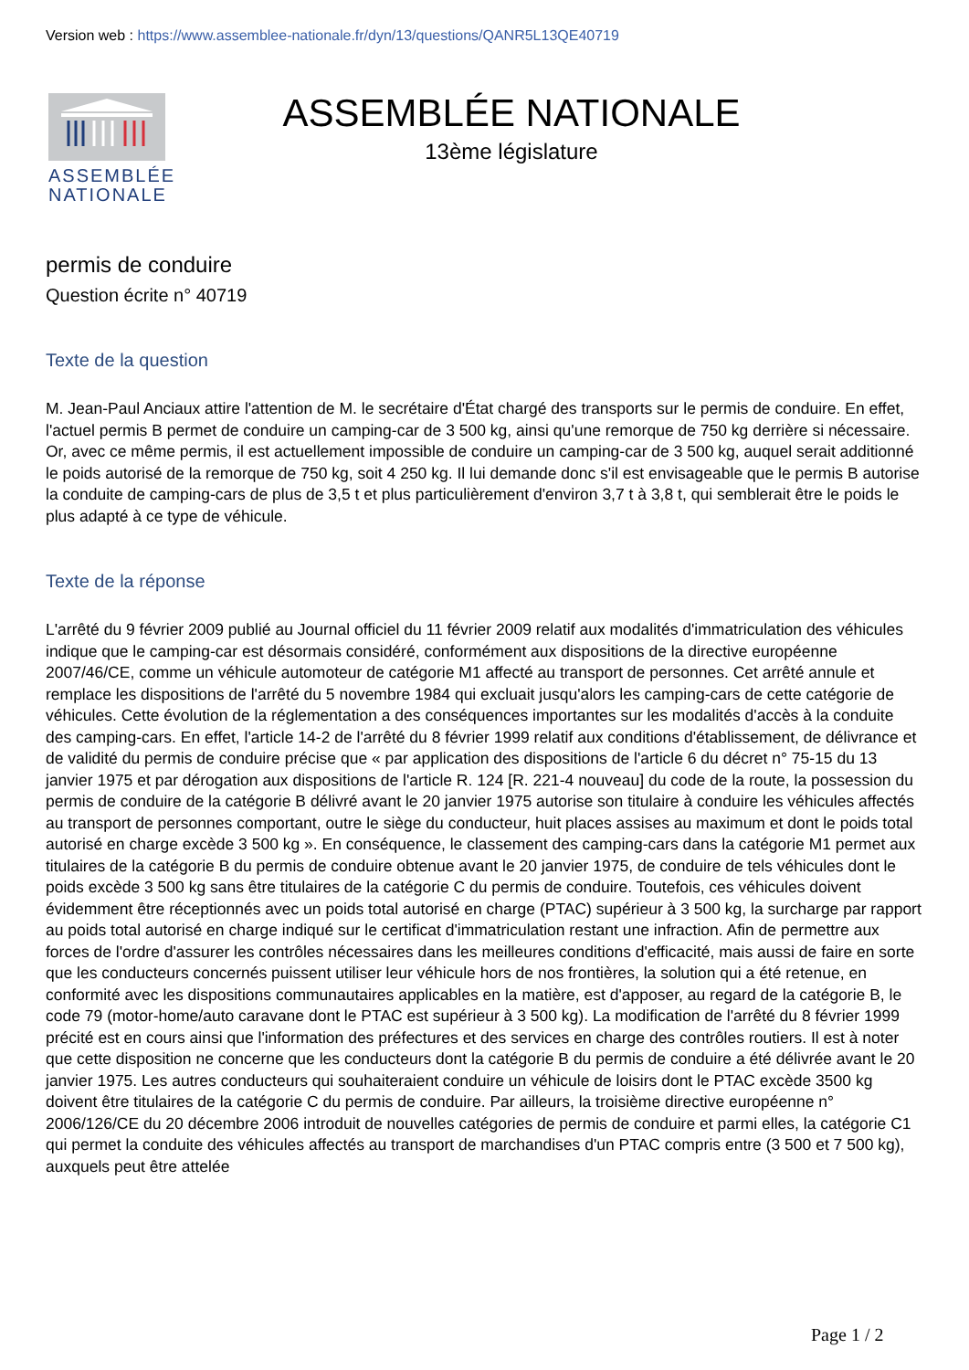Version web : https://www.assemblee-nationale.fr/dyn/13/questions/QANR5L13QE40719
ASSEMBLÉE
NATIONALE
ASSEMBLÉE NATIONALE
13ème législature
permis de conduire
Question écrite n° 40719
Texte de la question
M. Jean-Paul Anciaux attire l'attention de M. le secrétaire d'État chargé des transports sur le permis de conduire. En effet, l'actuel permis B permet de conduire un camping-car de 3 500 kg, ainsi qu'une remorque de 750 kg derrière si nécessaire. Or, avec ce même permis, il est actuellement impossible de conduire un camping-car de 3 500 kg, auquel serait additionné le poids autorisé de la remorque de 750 kg, soit 4 250 kg. Il lui demande donc s'il est envisageable que le permis B autorise la conduite de camping-cars de plus de 3,5 t et plus particulièrement d'environ 3,7 t à 3,8 t, qui semblerait être le poids le plus adapté à ce type de véhicule.
Texte de la réponse
L'arrêté du 9 février 2009 publié au Journal officiel du 11 février 2009 relatif aux modalités d'immatriculation des véhicules indique que le camping-car est désormais considéré, conformément aux dispositions de la directive européenne 2007/46/CE, comme un véhicule automoteur de catégorie M1 affecté au transport de personnes. Cet arrêté annule et remplace les dispositions de l'arrêté du 5 novembre 1984 qui excluait jusqu'alors les camping-cars de cette catégorie de véhicules. Cette évolution de la réglementation a des conséquences importantes sur les modalités d'accès à la conduite des camping-cars. En effet, l'article 14-2 de l'arrêté du 8 février 1999 relatif aux conditions d'établissement, de délivrance et de validité du permis de conduire précise que « par application des dispositions de l'article 6 du décret n° 75-15 du 13 janvier 1975 et par dérogation aux dispositions de l'article R. 124 [R. 221-4 nouveau] du code de la route, la possession du permis de conduire de la catégorie B délivré avant le 20 janvier 1975 autorise son titulaire à conduire les véhicules affectés au transport de personnes comportant, outre le siège du conducteur, huit places assises au maximum et dont le poids total autorisé en charge excède 3 500 kg ». En conséquence, le classement des camping-cars dans la catégorie M1 permet aux titulaires de la catégorie B du permis de conduire obtenue avant le 20 janvier 1975, de conduire de tels véhicules dont le poids excède 3 500 kg sans être titulaires de la catégorie C du permis de conduire. Toutefois, ces véhicules doivent évidemment être réceptionnés avec un poids total autorisé en charge (PTAC) supérieur à 3 500 kg, la surcharge par rapport au poids total autorisé en charge indiqué sur le certificat d'immatriculation restant une infraction. Afin de permettre aux forces de l'ordre d'assurer les contrôles nécessaires dans les meilleures conditions d'efficacité, mais aussi de faire en sorte que les conducteurs concernés puissent utiliser leur véhicule hors de nos frontières, la solution qui a été retenue, en conformité avec les dispositions communautaires applicables en la matière, est d'apposer, au regard de la catégorie B, le code 79 (motor-home/auto caravane dont le PTAC est supérieur à 3 500 kg). La modification de l'arrêté du 8 février 1999 précité est en cours ainsi que l'information des préfectures et des services en charge des contrôles routiers. Il est à noter que cette disposition ne concerne que les conducteurs dont la catégorie B du permis de conduire a été délivrée avant le 20 janvier 1975. Les autres conducteurs qui souhaiteraient conduire un véhicule de loisirs dont le PTAC excède 3500 kg doivent être titulaires de la catégorie C du permis de conduire. Par ailleurs, la troisième directive européenne n° 2006/126/CE du 20 décembre 2006 introduit de nouvelles catégories de permis de conduire et parmi elles, la catégorie C1 qui permet la conduite des véhicules affectés au transport de marchandises d'un PTAC compris entre (3 500 et 7 500 kg), auxquels peut être attelée
Page 1 / 2